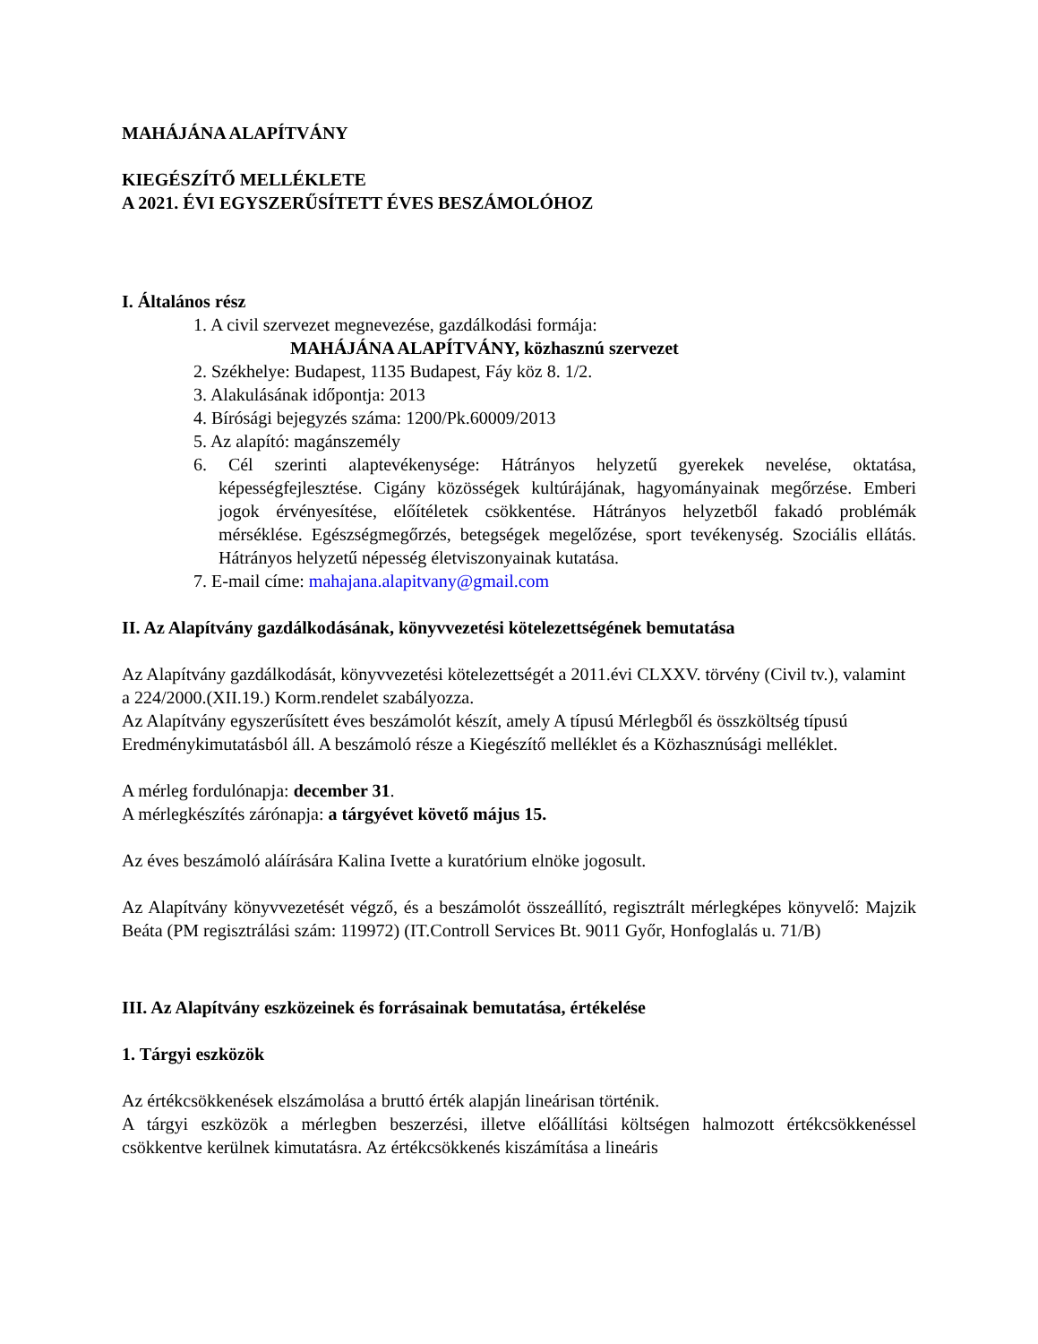MAHÁJÁNA ALAPÍTVÁNY
KIEGÉSZÍTŐ MELLÉKLETE
A 2021. ÉVI EGYSZERŰSÍTETT ÉVES BESZÁMOLÓHOZ
I. Általános rész
1. A civil szervezet megnevezése, gazdálkodási formája:
MAHÁJÁNA ALAPÍTVÁNY, közhasznú szervezet
2. Székhelye: Budapest, 1135 Budapest, Fáy köz 8. 1/2.
3. Alakulásának időpontja: 2013
4. Bírósági bejegyzés száma: 1200/Pk.60009/2013
5. Az alapító: magánszemély
6. Cél szerinti alaptevékenysége: Hátrányos helyzetű gyerekek nevelése, oktatása, képességfejlesztése. Cigány közösségek kultúrájának, hagyományainak megőrzése. Emberi jogok érvényesítése, előítéletek csökkentése. Hátrányos helyzetből fakadó problémák mérséklése. Egészségmegőrzés, betegségek megelőzése, sport tevékenység. Szociális ellátás. Hátrányos helyzetű népesség életviszonyainak kutatása.
7. E-mail címe: mahajana.alapitvany@gmail.com
II. Az Alapítvány gazdálkodásának, könyvvezetési kötelezettségének bemutatása
Az Alapítvány gazdálkodását, könyvvezetési kötelezettségét a 2011.évi CLXXV. törvény (Civil tv.), valamint a 224/2000.(XII.19.) Korm.rendelet szabályozza.
Az Alapítvány egyszerűsített éves beszámolót készít, amely A típusú Mérlegből és összköltség típusú Eredménykimutatásból áll. A beszámoló része a Kiegészítő melléklet és a Közhasznúsági melléklet.
A mérleg fordulónapja: december 31.
A mérlegkészítés zárónapja: a tárgyévet követő május 15.
Az éves beszámoló aláírására Kalina Ivette a kuratórium elnöke jogosult.
Az Alapítvány könyvvezetését végző, és a beszámolót összeállító, regisztrált mérlegképes könyvelő: Majzik Beáta (PM regisztrálási szám: 119972) (IT.Controll Services Bt. 9011 Győr, Honfoglalás u. 71/B)
III. Az Alapítvány eszközeinek és forrásainak bemutatása, értékelése
1. Tárgyi eszközök
Az értékcsökkenések elszámolása a bruttó érték alapján lineárisan történik.
A tárgyi eszközök a mérlegben beszerzési, illetve előállítási költségen halmozott értékcsökkenéssel csökkentve kerülnek kimutatásra. Az értékcsökkenés kiszámítása a lineáris